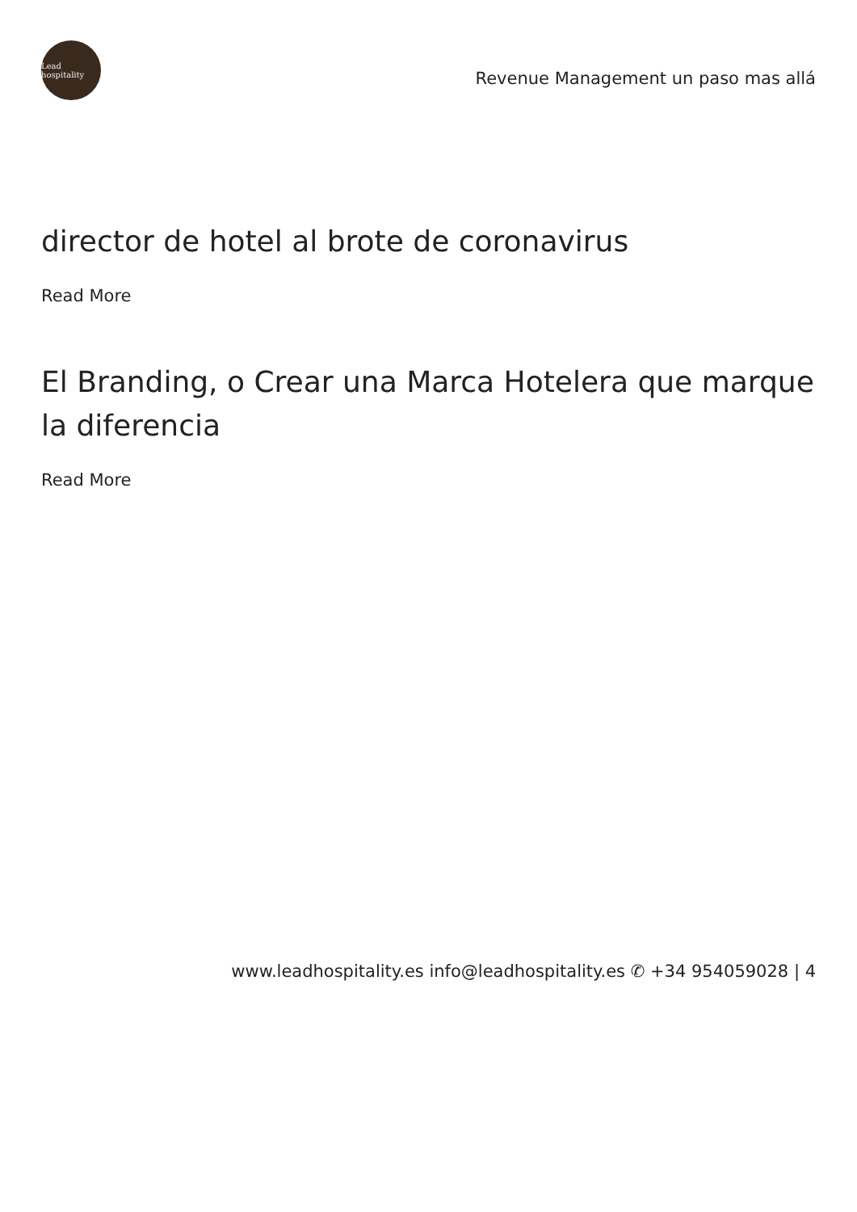Lead hospitality
Revenue Management un paso mas allá
director de hotel al brote de coronavirus
Read More
El Branding, o Crear una Marca Hotelera que marque la diferencia
Read More
www.leadhospitality.es info@leadhospitality.es ✆ +34 954059028 | 4